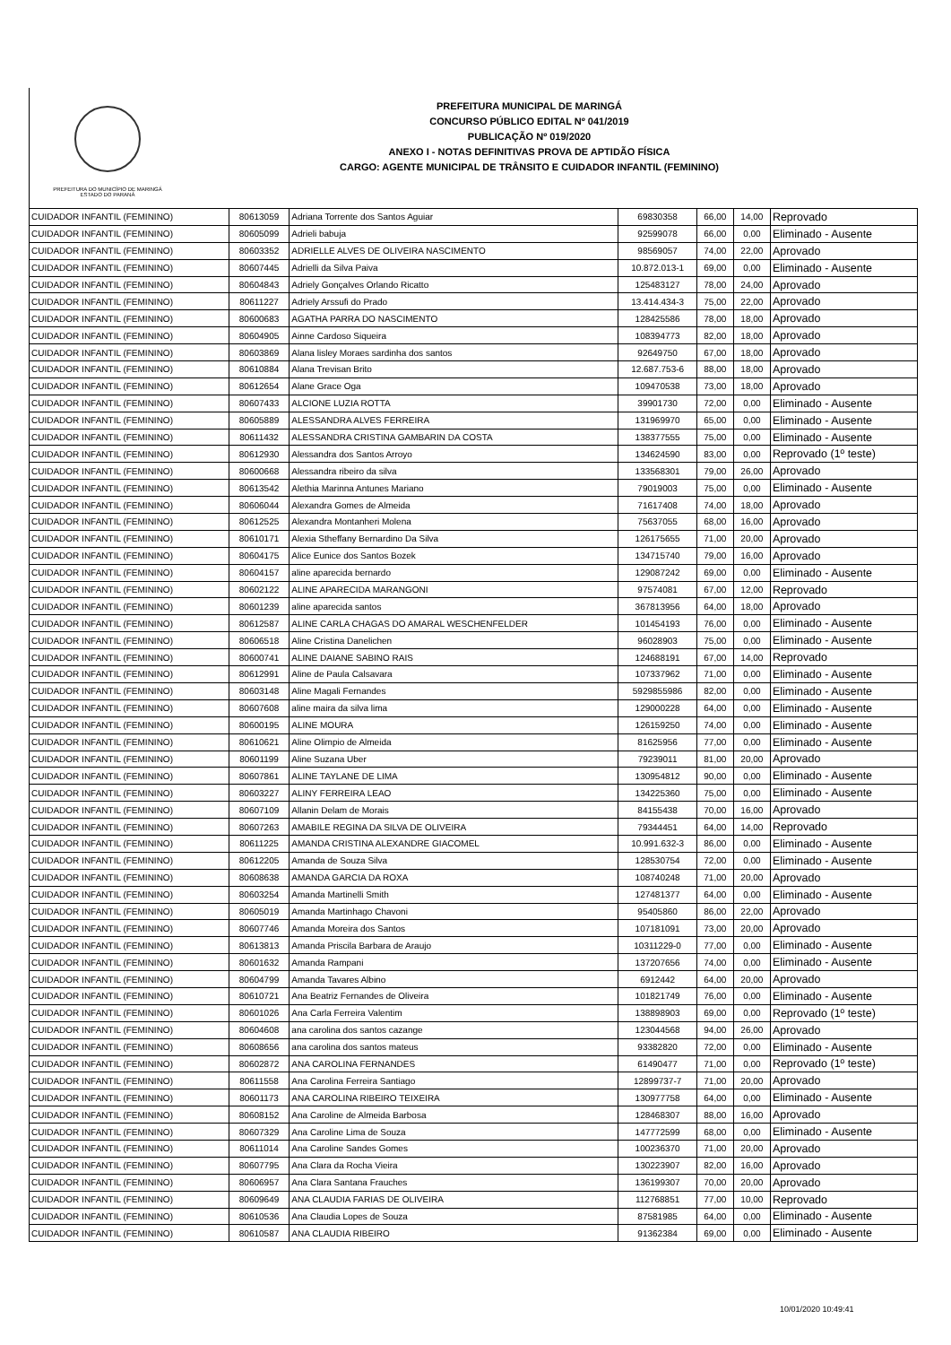PREFEITURA DO MUNICÍPIO DE MARINGÁ
ESTADO DO PARANÁ
PREFEITURA MUNICIPAL DE MARINGÁ
CONCURSO PÚBLICO EDITAL Nº 041/2019
PUBLICAÇÃO Nº 019/2020
ANEXO I - NOTAS DEFINITIVAS PROVA DE APTIDÃO FÍSICA
CARGO: AGENTE MUNICIPAL DE TRÂNSITO E CUIDADOR INFANTIL (FEMININO)
| CUIDADOR INFANTIL (FEMININO) | 80613059 | Adriana Torrente dos Santos Aguiar | 69830358 | 66,00 | 14,00 | Reprovado |
| CUIDADOR INFANTIL (FEMININO) | 80605099 | Adrieli babuja | 92599078 | 66,00 | 0,00 | Eliminado - Ausente |
| CUIDADOR INFANTIL (FEMININO) | 80603352 | ADRIELLE ALVES DE OLIVEIRA NASCIMENTO | 98569057 | 74,00 | 22,00 | Aprovado |
| CUIDADOR INFANTIL (FEMININO) | 80607445 | Adrielli da Silva Paiva | 10.872.013-1 | 69,00 | 0,00 | Eliminado - Ausente |
| CUIDADOR INFANTIL (FEMININO) | 80604843 | Adriely Gonçalves Orlando Ricatto | 125483127 | 78,00 | 24,00 | Aprovado |
| CUIDADOR INFANTIL (FEMININO) | 80611227 | Adriely Arssufi do Prado | 13.414.434-3 | 75,00 | 22,00 | Aprovado |
| CUIDADOR INFANTIL (FEMININO) | 80600683 | AGATHA PARRA DO NASCIMENTO | 128425586 | 78,00 | 18,00 | Aprovado |
| CUIDADOR INFANTIL (FEMININO) | 80604905 | Ainne Cardoso Siqueira | 108394773 | 82,00 | 18,00 | Aprovado |
| CUIDADOR INFANTIL (FEMININO) | 80603869 | Alana lisley Moraes sardinha dos santos | 92649750 | 67,00 | 18,00 | Aprovado |
| CUIDADOR INFANTIL (FEMININO) | 80610884 | Alana Trevisan Brito | 12.687.753-6 | 88,00 | 18,00 | Aprovado |
| CUIDADOR INFANTIL (FEMININO) | 80612654 | Alane Grace Oga | 109470538 | 73,00 | 18,00 | Aprovado |
| CUIDADOR INFANTIL (FEMININO) | 80607433 | ALCIONE LUZIA ROTTA | 39901730 | 72,00 | 0,00 | Eliminado - Ausente |
| CUIDADOR INFANTIL (FEMININO) | 80605889 | ALESSANDRA ALVES FERREIRA | 131969970 | 65,00 | 0,00 | Eliminado - Ausente |
| CUIDADOR INFANTIL (FEMININO) | 80611432 | ALESSANDRA CRISTINA GAMBARIN DA COSTA | 138377555 | 75,00 | 0,00 | Eliminado - Ausente |
| CUIDADOR INFANTIL (FEMININO) | 80612930 | Alessandra dos Santos Arroyo | 134624590 | 83,00 | 0,00 | Reprovado (1º teste) |
| CUIDADOR INFANTIL (FEMININO) | 80600668 | Alessandra ribeiro da silva | 133568301 | 79,00 | 26,00 | Aprovado |
| CUIDADOR INFANTIL (FEMININO) | 80613542 | Alethia Marinna Antunes Mariano | 79019003 | 75,00 | 0,00 | Eliminado - Ausente |
| CUIDADOR INFANTIL (FEMININO) | 80606044 | Alexandra Gomes de Almeida | 71617408 | 74,00 | 18,00 | Aprovado |
| CUIDADOR INFANTIL (FEMININO) | 80612525 | Alexandra Montanheri Molena | 75637055 | 68,00 | 16,00 | Aprovado |
| CUIDADOR INFANTIL (FEMININO) | 80610171 | Alexia Stheffany Bernardino Da Silva | 126175655 | 71,00 | 20,00 | Aprovado |
| CUIDADOR INFANTIL (FEMININO) | 80604175 | Alice Eunice dos Santos Bozek | 134715740 | 79,00 | 16,00 | Aprovado |
| CUIDADOR INFANTIL (FEMININO) | 80604157 | aline aparecida bernardo | 129087242 | 69,00 | 0,00 | Eliminado - Ausente |
| CUIDADOR INFANTIL (FEMININO) | 80602122 | ALINE APARECIDA MARANGONI | 97574081 | 67,00 | 12,00 | Reprovado |
| CUIDADOR INFANTIL (FEMININO) | 80601239 | aline aparecida santos | 367813956 | 64,00 | 18,00 | Aprovado |
| CUIDADOR INFANTIL (FEMININO) | 80612587 | ALINE CARLA CHAGAS DO AMARAL WESCHENFELDER | 101454193 | 76,00 | 0,00 | Eliminado - Ausente |
| CUIDADOR INFANTIL (FEMININO) | 80606518 | Aline Cristina Danelichen | 96028903 | 75,00 | 0,00 | Eliminado - Ausente |
| CUIDADOR INFANTIL (FEMININO) | 80600741 | ALINE DAIANE SABINO RAIS | 124688191 | 67,00 | 14,00 | Reprovado |
| CUIDADOR INFANTIL (FEMININO) | 80612991 | Aline de Paula Calsavara | 107337962 | 71,00 | 0,00 | Eliminado - Ausente |
| CUIDADOR INFANTIL (FEMININO) | 80603148 | Aline Magali Fernandes | 5929855986 | 82,00 | 0,00 | Eliminado - Ausente |
| CUIDADOR INFANTIL (FEMININO) | 80607608 | aline maira da silva lima | 129000228 | 64,00 | 0,00 | Eliminado - Ausente |
| CUIDADOR INFANTIL (FEMININO) | 80600195 | ALINE MOURA | 126159250 | 74,00 | 0,00 | Eliminado - Ausente |
| CUIDADOR INFANTIL (FEMININO) | 80610621 | Aline Olimpio de Almeida | 81625956 | 77,00 | 0,00 | Eliminado - Ausente |
| CUIDADOR INFANTIL (FEMININO) | 80601199 | Aline Suzana Uber | 79239011 | 81,00 | 20,00 | Aprovado |
| CUIDADOR INFANTIL (FEMININO) | 80607861 | ALINE TAYLANE DE LIMA | 130954812 | 90,00 | 0,00 | Eliminado - Ausente |
| CUIDADOR INFANTIL (FEMININO) | 80603227 | ALINY FERREIRA LEAO | 134225360 | 75,00 | 0,00 | Eliminado - Ausente |
| CUIDADOR INFANTIL (FEMININO) | 80607109 | Allanin Delam de Morais | 84155438 | 70,00 | 16,00 | Aprovado |
| CUIDADOR INFANTIL (FEMININO) | 80607263 | AMABILE REGINA DA SILVA DE OLIVEIRA | 79344451 | 64,00 | 14,00 | Reprovado |
| CUIDADOR INFANTIL (FEMININO) | 80611225 | AMANDA CRISTINA ALEXANDRE GIACOMEL | 10.991.632-3 | 86,00 | 0,00 | Eliminado - Ausente |
| CUIDADOR INFANTIL (FEMININO) | 80612205 | Amanda de Souza Silva | 128530754 | 72,00 | 0,00 | Eliminado - Ausente |
| CUIDADOR INFANTIL (FEMININO) | 80608638 | AMANDA GARCIA DA ROXA | 108740248 | 71,00 | 20,00 | Aprovado |
| CUIDADOR INFANTIL (FEMININO) | 80603254 | Amanda Martinelli Smith | 127481377 | 64,00 | 0,00 | Eliminado - Ausente |
| CUIDADOR INFANTIL (FEMININO) | 80605019 | Amanda Martinhago Chavoni | 95405860 | 86,00 | 22,00 | Aprovado |
| CUIDADOR INFANTIL (FEMININO) | 80607746 | Amanda Moreira dos Santos | 107181091 | 73,00 | 20,00 | Aprovado |
| CUIDADOR INFANTIL (FEMININO) | 80613813 | Amanda Priscila Barbara de Araujo | 10311229-0 | 77,00 | 0,00 | Eliminado - Ausente |
| CUIDADOR INFANTIL (FEMININO) | 80601632 | Amanda Rampani | 137207656 | 74,00 | 0,00 | Eliminado - Ausente |
| CUIDADOR INFANTIL (FEMININO) | 80604799 | Amanda Tavares Albino | 6912442 | 64,00 | 20,00 | Aprovado |
| CUIDADOR INFANTIL (FEMININO) | 80610721 | Ana Beatriz Fernandes de Oliveira | 101821749 | 76,00 | 0,00 | Eliminado - Ausente |
| CUIDADOR INFANTIL (FEMININO) | 80601026 | Ana Carla Ferreira Valentim | 138898903 | 69,00 | 0,00 | Reprovado (1º teste) |
| CUIDADOR INFANTIL (FEMININO) | 80604608 | ana carolina dos santos cazange | 123044568 | 94,00 | 26,00 | Aprovado |
| CUIDADOR INFANTIL (FEMININO) | 80608656 | ana carolina dos santos mateus | 93382820 | 72,00 | 0,00 | Eliminado - Ausente |
| CUIDADOR INFANTIL (FEMININO) | 80602872 | ANA CAROLINA FERNANDES | 61490477 | 71,00 | 0,00 | Reprovado (1º teste) |
| CUIDADOR INFANTIL (FEMININO) | 80611558 | Ana Carolina Ferreira Santiago | 12899737-7 | 71,00 | 20,00 | Aprovado |
| CUIDADOR INFANTIL (FEMININO) | 80601173 | ANA CAROLINA RIBEIRO TEIXEIRA | 130977758 | 64,00 | 0,00 | Eliminado - Ausente |
| CUIDADOR INFANTIL (FEMININO) | 80608152 | Ana Caroline de Almeida Barbosa | 128468307 | 88,00 | 16,00 | Aprovado |
| CUIDADOR INFANTIL (FEMININO) | 80607329 | Ana Caroline Lima de Souza | 147772599 | 68,00 | 0,00 | Eliminado - Ausente |
| CUIDADOR INFANTIL (FEMININO) | 80611014 | Ana Caroline Sandes Gomes | 100236370 | 71,00 | 20,00 | Aprovado |
| CUIDADOR INFANTIL (FEMININO) | 80607795 | Ana Clara da Rocha Vieira | 130223907 | 82,00 | 16,00 | Aprovado |
| CUIDADOR INFANTIL (FEMININO) | 80606957 | Ana Clara Santana Frauches | 136199307 | 70,00 | 20,00 | Aprovado |
| CUIDADOR INFANTIL (FEMININO) | 80609649 | ANA CLAUDIA FARIAS DE OLIVEIRA | 112768851 | 77,00 | 10,00 | Reprovado |
| CUIDADOR INFANTIL (FEMININO) | 80610536 | Ana Claudia Lopes de Souza | 87581985 | 64,00 | 0,00 | Eliminado - Ausente |
| CUIDADOR INFANTIL (FEMININO) | 80610587 | ANA CLAUDIA RIBEIRO | 91362384 | 69,00 | 0,00 | Eliminado - Ausente |
10/01/2020 10:49:41